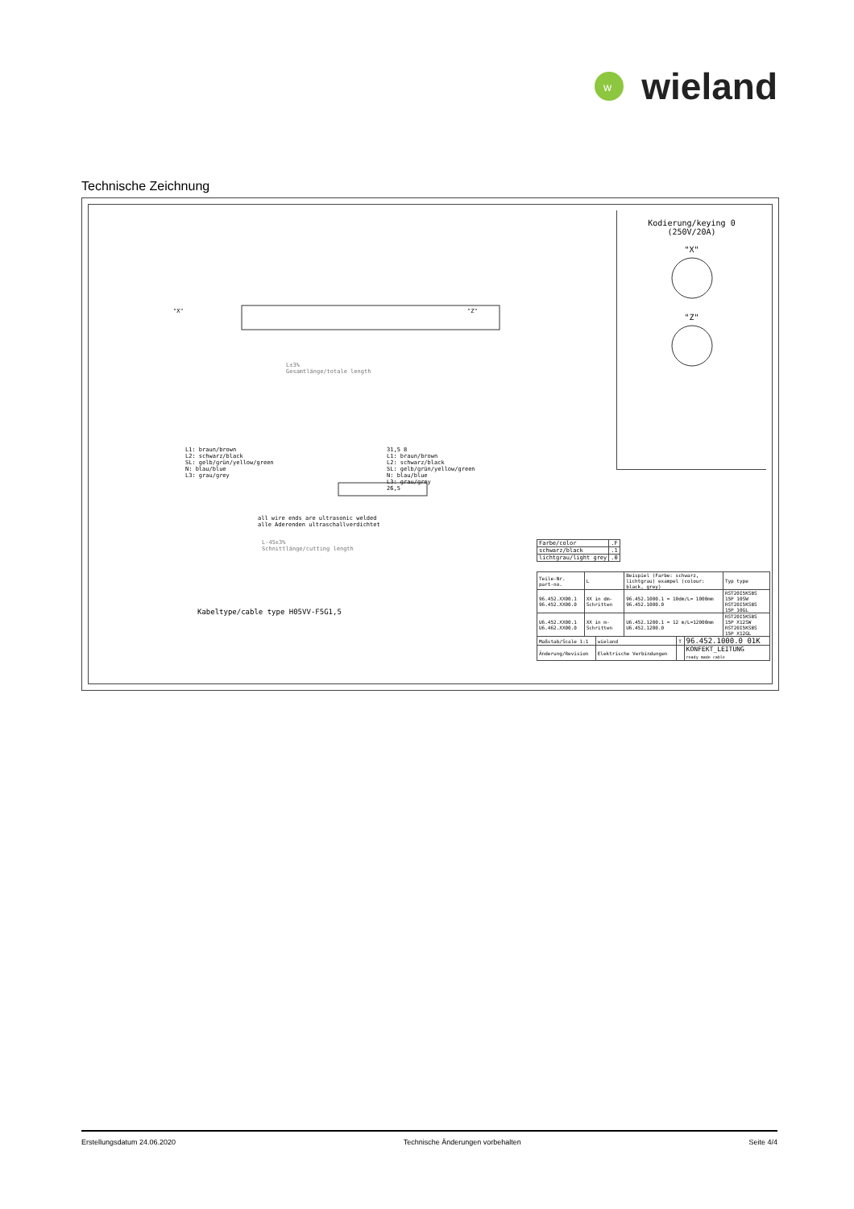w
wieland
Technische Zeichnung
Kodierung/keying 0
(250V/20A)
"X"
"Z"
"X" "Z"
L±3%
Gesamtlänge/totale length
L1: braun/brown
L2: schwarz/black
SL: gelb/grün/yellow/green
N: blau/blue
L3: grau/grey
31,5 8
L1: braun/brown
L2: schwarz/black
SL: gelb/grün/yellow/green
N: blau/blue
L3: grau/grey
26,5
all wire ends are ultrasonic welded
alle Aderenden ultraschallverdichtet
L-45±3%
Schnittlänge/cutting length
Kabeltype/cable type H05VV-F5G1,5
| Farbe/color | .F |
| --- | --- |
| schwarz/black | .1 |
| lichtgrau/light grey | .0 |
| Teile-Nr. part-no. | L | Beispiel (Farbe: schwarz, lichtgrau) exampel (colour: black, grey) | Typ type |
| --- | --- | --- | --- |
| 96.452.XX00.1 96.452.XX00.0 | XX in dm-Schritten | 96.452.1000.1 = 10dm/L= 1000mm 96.452.1000.0 | RST20I5KSBS 15P 10SW RST20I5KSBS 15P 10GL |
| U6.452.XX00.1 U6.462.XX00.0 | XX in m-Schritten | U6.452.1200.1 = 12 m/L=12000mm U6.452.1200.0 | RST20I5KSBS 15P X12SW RST20I5KSBS 15P X12GL |
| Maßstab/Scale 1:1 | wieland | T | 96.452.1000.0 01K |
| Änderung/Revision | Elektrische Verbindungen | | KONFEKT_LEITUNG ready made cable |
Erstellungsdatum 24.06.2020 Technische Änderungen vorbehalten Seite 4/4